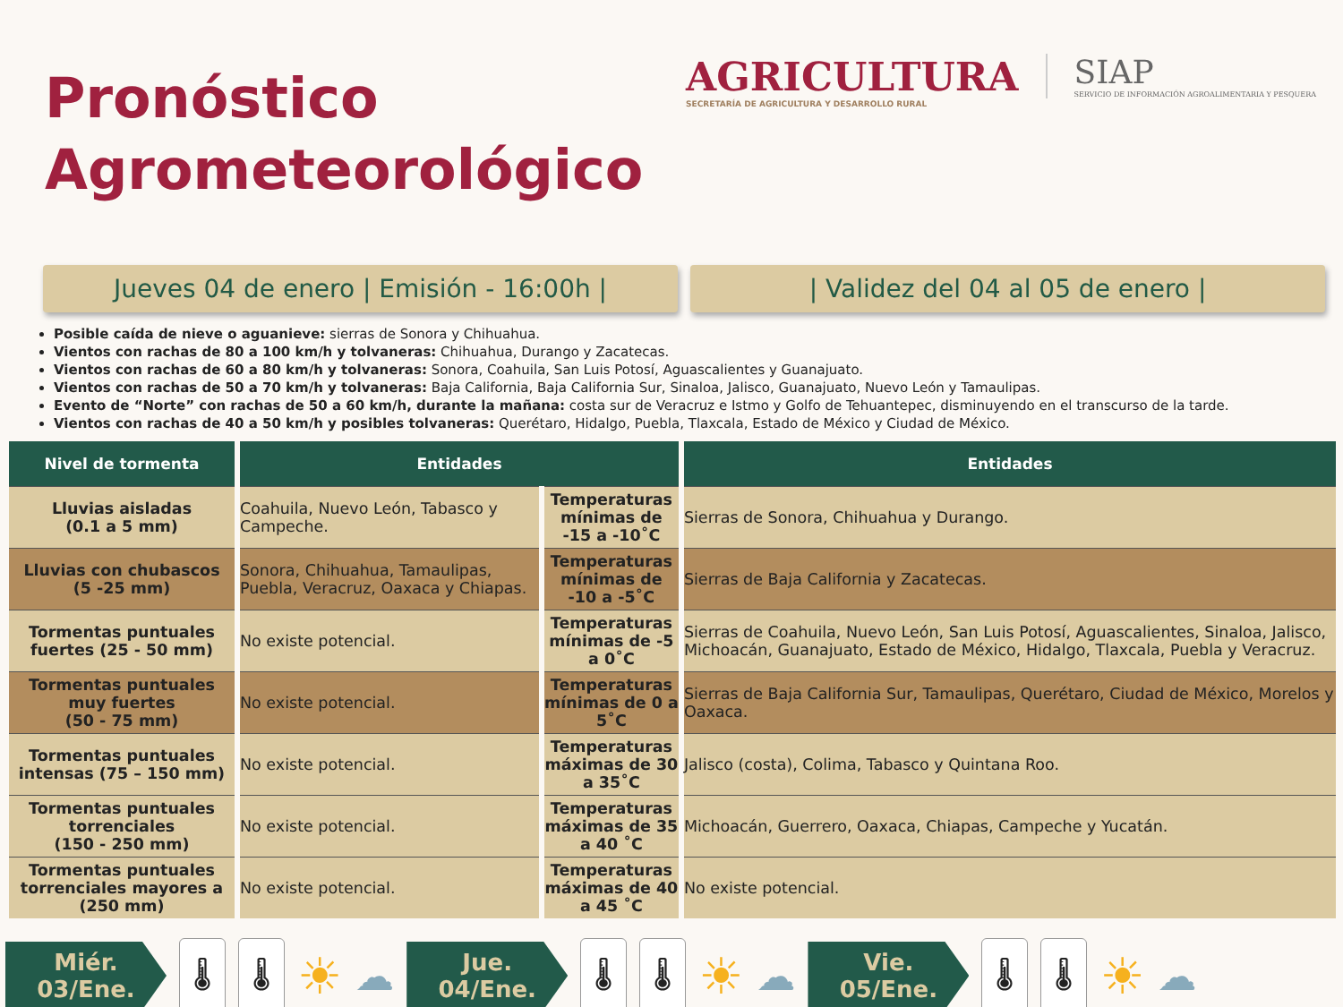Pronóstico
Agrometeorológico
AGRICULTURA
SECRETARÍA DE AGRICULTURA Y DESARROLLO RURAL
SIAP
SERVICIO DE INFORMACIÓN AGROALIMENTARIA Y PESQUERA
Jueves 04 de enero | Emisión - 16:00h |
| Validez del 04 al 05 de enero |
Posible caída de nieve o aguanieve: sierras de Sonora y Chihuahua.
Vientos con rachas de 80 a 100 km/h y tolvaneras: Chihuahua, Durango y Zacatecas.
Vientos con rachas de 60 a 80 km/h y tolvaneras: Sonora, Coahuila, San Luis Potosí, Aguascalientes y Guanajuato.
Vientos con rachas de 50 a 70 km/h y tolvaneras: Baja California, Baja California Sur, Sinaloa, Jalisco, Guanajuato, Nuevo León y Tamaulipas.
Evento de “Norte” con rachas de 50 a 60 km/h, durante la mañana: costa sur de Veracruz e Istmo y Golfo de Tehuantepec, disminuyendo en el transcurso de la tarde.
Vientos con rachas de 40 a 50 km/h y posibles tolvaneras: Querétaro, Hidalgo, Puebla, Tlaxcala, Estado de México y Ciudad de México.
| Nivel de tormenta | Entidades | | Entidades |
| --- | --- | --- | --- |
| Lluvias aisladas (0.1 a 5 mm) | Coahuila, Nuevo León, Tabasco y Campeche. | Temperaturas mínimas de -15 a -10˚C | Sierras de Sonora, Chihuahua y Durango. |
| Lluvias con chubascos (5 -25 mm) | Sonora, Chihuahua, Tamaulipas, Puebla, Veracruz, Oaxaca y Chiapas. | Temperaturas mínimas de -10 a -5˚C | Sierras de Baja California y Zacatecas. |
| Tormentas puntuales fuertes (25 - 50 mm) | No existe potencial. | Temperaturas mínimas de -5 a 0˚C | Sierras de Coahuila, Nuevo León, San Luis Potosí, Aguascalientes, Sinaloa, Jalisco, Michoacán, Guanajuato, Estado de México, Hidalgo, Tlaxcala, Puebla y Veracruz. |
| Tormentas puntuales muy fuertes (50 - 75 mm) | No existe potencial. | Temperaturas mínimas de 0 a 5˚C | Sierras de Baja California Sur, Tamaulipas, Querétaro, Ciudad de México, Morelos y Oaxaca. |
| Tormentas puntuales intensas (75 – 150 mm) | No existe potencial. | Temperaturas máximas de 30 a 35˚C | Jalisco (costa), Colima, Tabasco y Quintana Roo. |
| Tormentas puntuales torrenciales (150 - 250 mm) | No existe potencial. | Temperaturas máximas de 35 a 40 ˚C | Michoacán, Guerrero, Oaxaca, Chiapas, Campeche y Yucatán. |
| Tormentas puntuales torrenciales mayores a (250 mm) | No existe potencial. | Temperaturas máximas de 40 a 45 ˚C | No existe potencial. |
Miér.
03/Ene.
🌡 🌡
☀ ☁
Jue.
04/Ene.
🌡 🌡
☀ ☁
Vie.
05/Ene.
🌡 🌡
☀ ☁